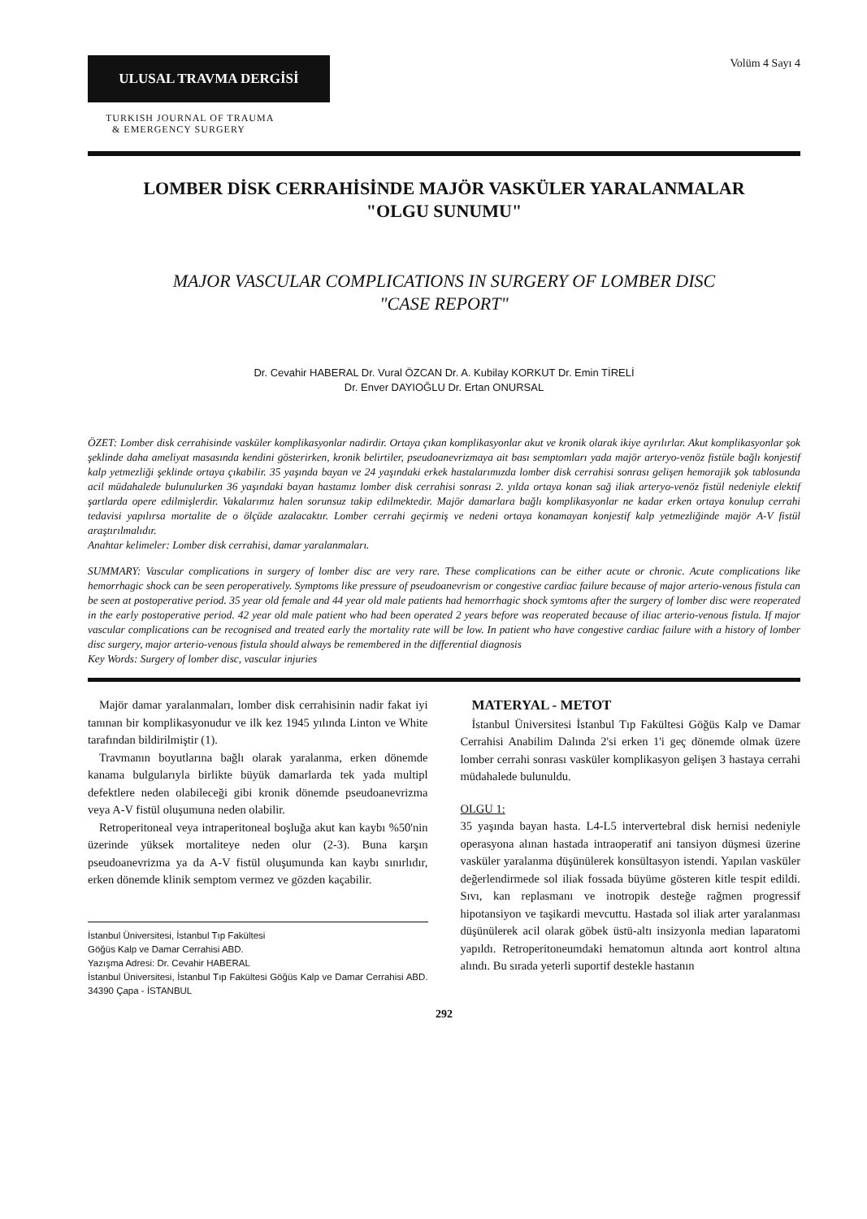ULUSAL TRAVMA DERGİSİ
Volüm 4 Sayı 4
TURKISH JOURNAL OF TRAUMA
& EMERGENCY SURGERY
LOMBER DİSK CERRAHİSİNDE MAJÖR VASKÜLER YARALANMALAR
"OLGU SUNUMU"
MAJOR VASCULAR COMPLICATIONS IN SURGERY OF LOMBER DISC
"CASE REPORT"
Dr. Cevahir HABERAL Dr. Vural ÖZCAN Dr. A. Kubilay KORKUT Dr. Emin TİRELİ
Dr. Enver DAYIOĞLU Dr. Ertan ONURSAL
ÖZET: Lomber disk cerrahisinde vasküler komplikasyonlar nadirdir. Ortaya çıkan komplikasyonlar akut ve kronik olarak ikiye ayrılırlar. Akut komplikasyonlar şok şeklinde daha ameliyat masasında kendini gösterirken, kronik belirtiler, pseudoanevrizmaya ait bası semptomları yada majör arteryo-venöz fistüle bağlı konjestif kalp yetmezliği şeklinde ortaya çıkabilir. 35 yaşında bayan ve 24 yaşındaki erkek hastalarımızda lomber disk cerrahisi sonrası gelişen hemorajik şok tablosunda acil müdahalede bulunulurken 36 yaşındaki bayan hastamız lomber disk cerrahisi sonrası 2. yılda ortaya konan sağ iliak arteryo-venöz fistül nedeniyle elektif şartlarda opere edilmişlerdir. Vakalarımız halen sorunsuz takip edilmektedir. Majör damarlara bağlı komplikasyonlar ne kadar erken ortaya konulup cerrahi tedavisi yapılırsa mortalite de o ölçüde azalacaktır. Lomber cerrahi geçirmiş ve nedeni ortaya konamayan konjestif kalp yetmezliğinde majör A-V fistül araştırılmalıdır.
Anahtar kelimeler: Lomber disk cerrahisi, damar yaralanmaları.
SUMMARY: Vascular complications in surgery of lomber disc are very rare. These complications can be either acute or chronic. Acute complications like hemorrhagic shock can be seen peroperatively. Symptoms like pressure of pseudoanevrism or congestive cardiac failure because of major arterio-venous fistula can be seen at postoperative period. 35 year old female and 44 year old male patients had hemorrhagic shock symtoms after the surgery of lomber disc were reoperated in the early postoperative period. 42 year old male patient who had been operated 2 years before was reoperated because of iliac arterio-venous fistula. If major vascular complications can be recognised and treated early the mortality rate will be low. In patient who have congestive cardiac failure with a history of lomber disc surgery, major arterio-venous fistula should always be remembered in the differential diagnosis
Key Words: Surgery of lomber disc, vascular injuries
Majör damar yaralanmaları, lomber disk cerrahisinin nadir fakat iyi tanınan bir komplikasyonudur ve ilk kez 1945 yılında Linton ve White tarafından bildirilmiştir (1).
Travmanın boyutlarına bağlı olarak yaralanma, erken dönemde kanama bulgularıyla birlikte büyük damarlarda tek yada multipl defektlere neden olabileceği gibi kronik dönemde pseudoanevrizma veya A-V fistül oluşumuna neden olabilir.
Retroperitoneal veya intraperitoneal boşluğa akut kan kaybı %50'nin üzerinde yüksek mortaliteye neden olur (2-3). Buna karşın pseudoanevrizma ya da A-V fistül oluşumunda kan kaybı sınırlıdır, erken dönemde klinik semptom vermez ve gözden kaçabilir.
İstanbul Üniversitesi, İstanbul Tıp Fakültesi
Göğüs Kalp ve Damar Cerrahisi ABD.
Yazışma Adresi: Dr. Cevahir HABERAL
İstanbul Üniversitesi, İstanbul Tıp Fakültesi Göğüs Kalp ve Damar Cerrahisi ABD. 34390 Çapa - İSTANBUL
MATERYAL - METOT
İstanbul Üniversitesi İstanbul Tıp Fakültesi Göğüs Kalp ve Damar Cerrahisi Anabilim Dalında 2'si erken 1'i geç dönemde olmak üzere lomber cerrahi sonrası vasküler komplikasyon gelişen 3 hastaya cerrahi müdahalede bulunuldu.
OLGU 1:
35 yaşında bayan hasta. L4-L5 intervertebral disk hernisi nedeniyle operasyona alınan hastada intraoperatif ani tansiyon düşmesi üzerine vasküler yaralanma düşünülerek konsültasyon istendi. Yapılan vasküler değerlendirmede sol iliak fossada büyüme gösteren kitle tespit edildi. Sıvı, kan replasmanı ve inotropik desteğe rağmen progressif hipotansiyon ve taşikardi mevcuttu. Hastada sol iliak arter yaralanması düşünülerek acil olarak göbek üstü-altı insizyonla median laparatomi yapıldı. Retroperitoneumdaki hematomun altında aort kontrol altına alındı. Bu sırada yeterli suportif destekle hastanın
292